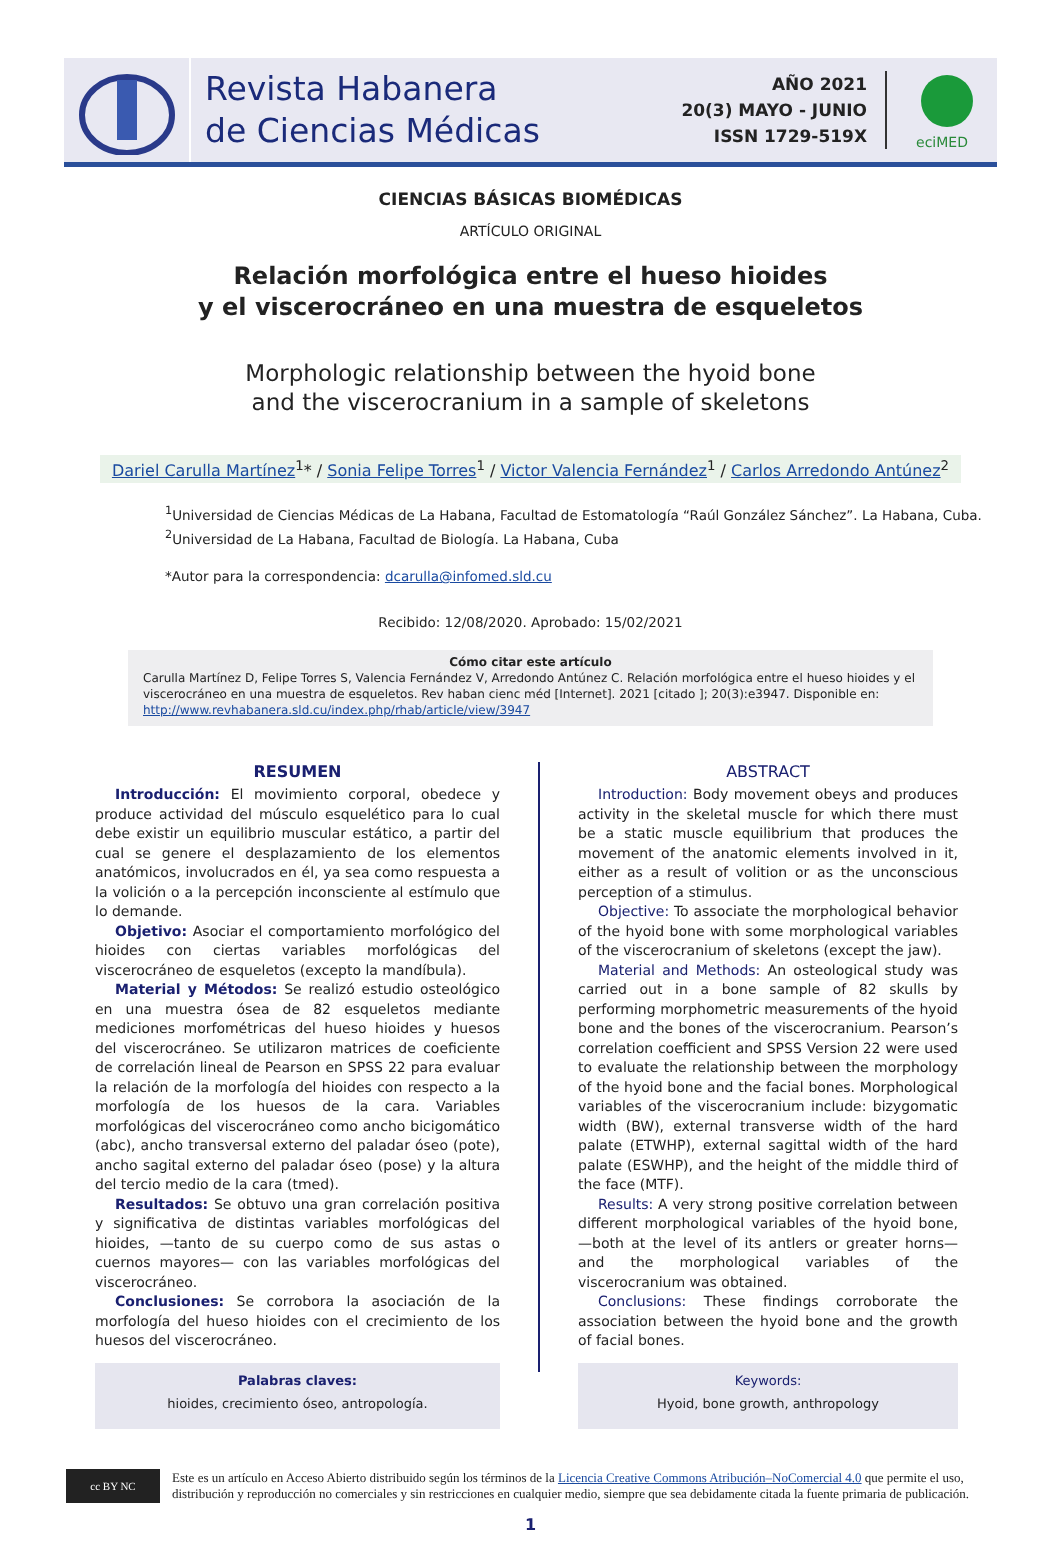Revista Habanera
de Ciencias Médicas
AÑO 2021
20(3) MAYO - JUNIO
ISSN 1729-519X
eciMED
CIENCIAS BÁSICAS BIOMÉDICAS
ARTÍCULO ORIGINAL
Relación morfológica entre el hueso hioides
y el viscerocráneo en una muestra de esqueletos
Morphologic relationship between the hyoid bone
and the viscerocranium in a sample of skeletons
Dariel Carulla Martínez<sup>1</sup>* / Sonia Felipe Torres<sup>1</sup> / Victor Valencia Fernández<sup>1</sup> / Carlos Arredondo Antúnez<sup>2</sup>
<sup>1</sup> Universidad de Ciencias Médicas de La Habana, Facultad de Estomatología “Raúl González Sánchez”. La Habana, Cuba.
<sup>2</sup> Universidad de La Habana, Facultad de Biología. La Habana, Cuba
*Autor para la correspondencia: dcarulla@infomed.sld.cu
Recibido: 12/08/2020. Aprobado: 15/02/2021
Cómo citar este artículo
Carulla Martínez D, Felipe Torres S, Valencia Fernández V, Arredondo Antúnez C. Relación morfológica entre el hueso hioides y el viscerocráneo en una muestra de esqueletos. Rev haban cienc méd [Internet]. 2021 [citado ]; 20(3):e3947. Disponible en: http://www.revhabanera.sld.cu/index.php/rhab/article/view/3947
RESUMEN
Introducción: El movimiento corporal, obedece y produce actividad del músculo esquelético para lo cual debe existir un equilibrio muscular estático, a partir del cual se genere el desplazamiento de los elementos anatómicos, involucrados en él, ya sea como respuesta a la volición o a la percepción inconsciente al estímulo que lo demande.
Objetivo: Asociar el comportamiento morfológico del hioides con ciertas variables morfológicas del viscerocráneo de esqueletos (excepto la mandíbula).
Material y Métodos: Se realizó estudio osteológico en una muestra ósea de 82 esqueletos mediante mediciones morfométricas del hueso hioides y huesos del viscerocráneo. Se utilizaron matrices de coeficiente de correlación lineal de Pearson en SPSS 22 para evaluar la relación de la morfología del hioides con respecto a la morfología de los huesos de la cara. Variables morfológicas del viscerocráneo como ancho bicigomático (abc), ancho transversal externo del paladar óseo (pote), ancho sagital externo del paladar óseo (pose) y la altura del tercio medio de la cara (tmed).
Resultados: Se obtuvo una gran correlación positiva y significativa de distintas variables morfológicas del hioides, —tanto de su cuerpo como de sus astas o cuernos mayores— con las variables morfológicas del viscerocráneo.
Conclusiones: Se corrobora la asociación de la morfología del hueso hioides con el crecimiento de los huesos del viscerocráneo.
Palabras claves:
hioides, crecimiento óseo, antropología.
ABSTRACT
Introduction: Body movement obeys and produces activity in the skeletal muscle for which there must be a static muscle equilibrium that produces the movement of the anatomic elements involved in it, either as a result of volition or as the unconscious perception of a stimulus.
Objective: To associate the morphological behavior of the hyoid bone with some morphological variables of the viscerocranium of skeletons (except the jaw).
Material and Methods: An osteological study was carried out in a bone sample of 82 skulls by performing morphometric measurements of the hyoid bone and the bones of the viscerocranium. Pearson’s correlation coefficient and SPSS Version 22 were used to evaluate the relationship between the morphology of the hyoid bone and the facial bones. Morphological variables of the viscerocranium include: bizygomatic width (BW), external transverse width of the hard palate (ETWHP), external sagittal width of the hard palate (ESWHP), and the height of the middle third of the face (MTF).
Results: A very strong positive correlation between different morphological variables of the hyoid bone, —both at the level of its antlers or greater horns— and the morphological variables of the viscerocranium was obtained.
Conclusions: These findings corroborate the association between the hyoid bone and the growth of facial bones.
Keywords:
Hyoid, bone growth, anthropology
cc BY NC
Este es un artículo en Acceso Abierto distribuido según los términos de la Licencia Creative Commons Atribución–NoComercial 4.0 que permite el uso, distribución y reproducción no comerciales y sin restricciones en cualquier medio, siempre que sea debidamente citada la fuente primaria de publicación.
1